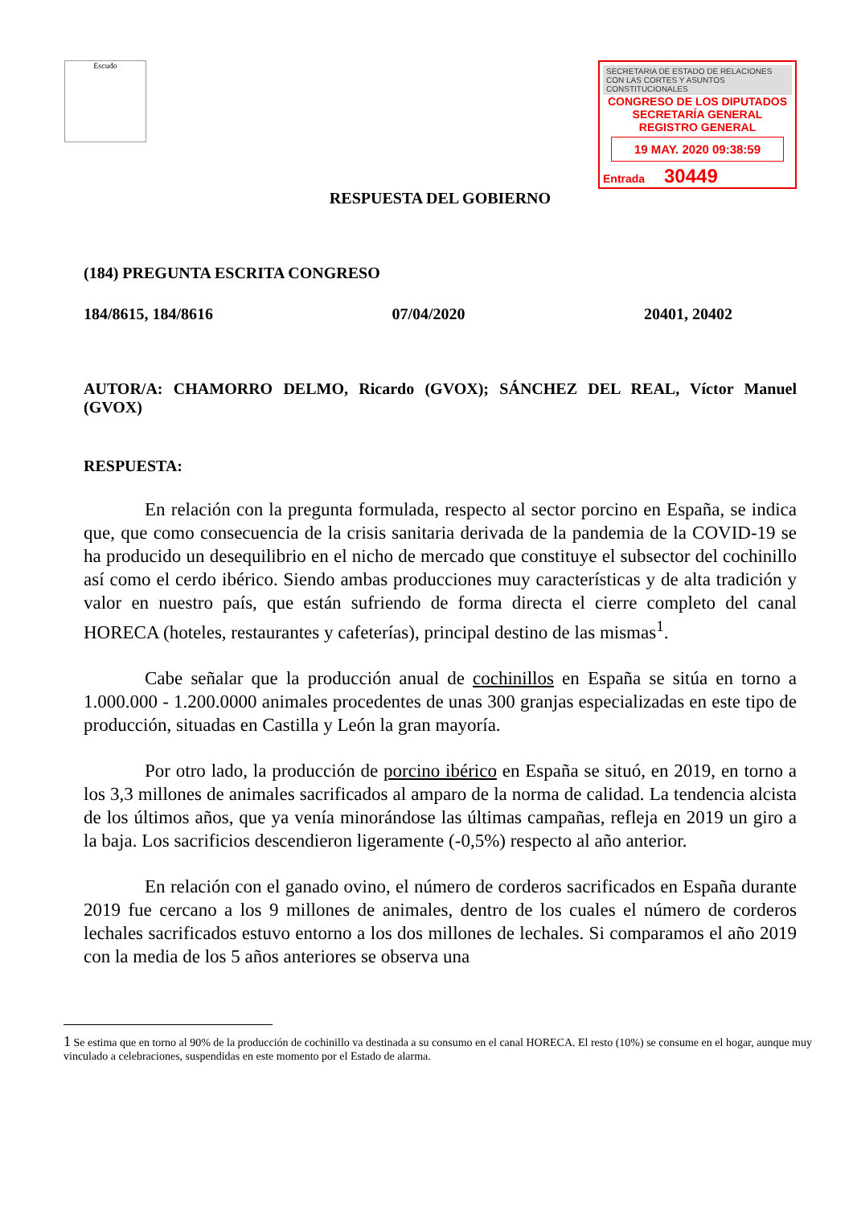Escudo
SECRETARIA DE ESTADO DE RELACIONES CON LAS CORTES Y ASUNTOS CONSTITUCIONALES
CONGRESO DE LOS DIPUTADOS
SECRETARÍA GENERAL
REGISTRO GENERAL
19 MAY. 2020 09:38:59
Entrada 30449
RESPUESTA DEL GOBIERNO
(184) PREGUNTA ESCRITA CONGRESO
184/8615, 184/8616 07/04/2020 20401, 20402
AUTOR/A: CHAMORRO DELMO, Ricardo (GVOX); SÁNCHEZ DEL REAL, Víctor Manuel (GVOX)
RESPUESTA:
En relación con la pregunta formulada, respecto al sector porcino en España, se indica que, que como consecuencia de la crisis sanitaria derivada de la pandemia de la COVID-19 se ha producido un desequilibrio en el nicho de mercado que constituye el subsector del cochinillo así como el cerdo ibérico. Siendo ambas producciones muy características y de alta tradición y valor en nuestro país, que están sufriendo de forma directa el cierre completo del canal HORECA (hoteles, restaurantes y cafeterías), principal destino de las mismas<sup>1</sup>.
Cabe señalar que la producción anual de cochinillos en España se sitúa en torno a 1.000.000 - 1.200.0000 animales procedentes de unas 300 granjas especializadas en este tipo de producción, situadas en Castilla y León la gran mayoría.
Por otro lado, la producción de porcino ibérico en España se situó, en 2019, en torno a los 3,3 millones de animales sacrificados al amparo de la norma de calidad. La tendencia alcista de los últimos años, que ya venía minorándose las últimas campañas, refleja en 2019 un giro a la baja. Los sacrificios descendieron ligeramente (-0,5%) respecto al año anterior.
En relación con el ganado ovino, el número de corderos sacrificados en España durante 2019 fue cercano a los 9 millones de animales, dentro de los cuales el número de corderos lechales sacrificados estuvo entorno a los dos millones de lechales. Si comparamos el año 2019 con la media de los 5 años anteriores se observa una
1 Se estima que en torno al 90% de la producción de cochinillo va destinada a su consumo en el canal HORECA. El resto (10%) se consume en el hogar, aunque muy vinculado a celebraciones, suspendidas en este momento por el Estado de alarma.